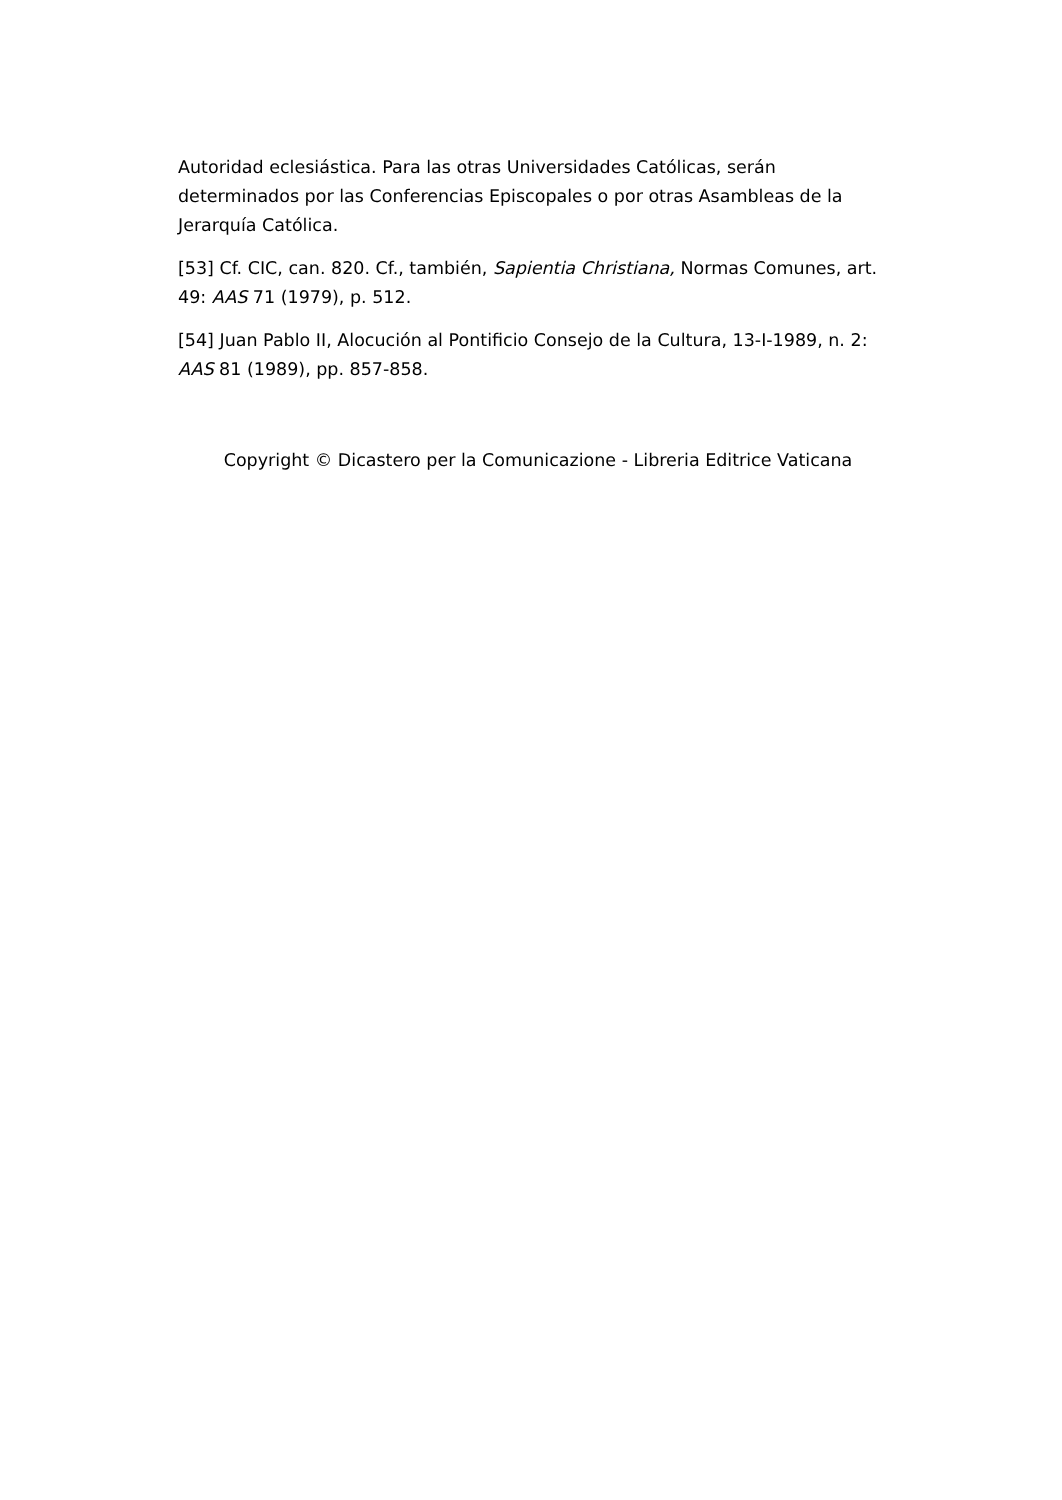Autoridad eclesiástica. Para las otras Universidades Católicas, serán determinados por las Conferencias Episcopales o por otras Asambleas de la Jerarquía Católica.
[53] Cf. CIC, can. 820. Cf., también, Sapientia Christiana, Normas Comunes, art. 49: AAS 71 (1979), p. 512.
[54] Juan Pablo II, Alocución al Pontificio Consejo de la Cultura, 13-I-1989, n. 2: AAS 81 (1989), pp. 857-858.
Copyright © Dicastero per la Comunicazione - Libreria Editrice Vaticana